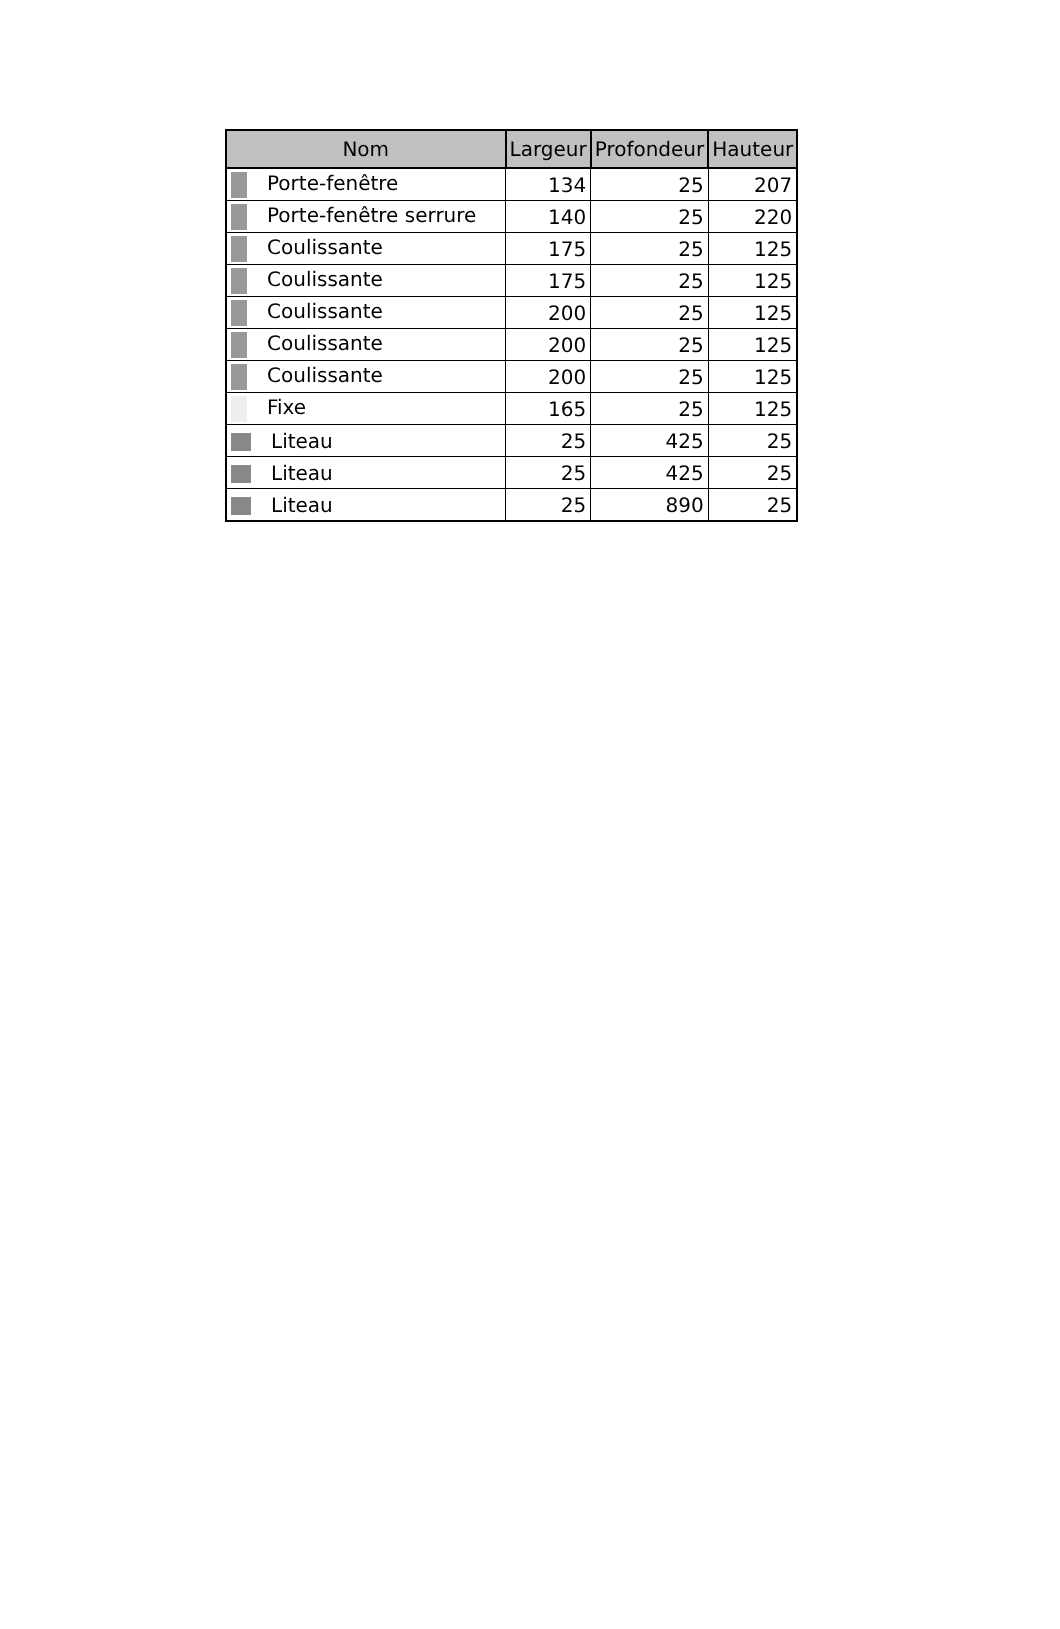| Nom | Largeur | Profondeur | Hauteur |
| --- | --- | --- | --- |
| Porte-fenêtre | 134 | 25 | 207 |
| Porte-fenêtre serrure | 140 | 25 | 220 |
| Coulissante | 175 | 25 | 125 |
| Coulissante | 175 | 25 | 125 |
| Coulissante | 200 | 25 | 125 |
| Coulissante | 200 | 25 | 125 |
| Coulissante | 200 | 25 | 125 |
| Fixe | 165 | 25 | 125 |
| Liteau | 25 | 425 | 25 |
| Liteau | 25 | 425 | 25 |
| Liteau | 25 | 890 | 25 |